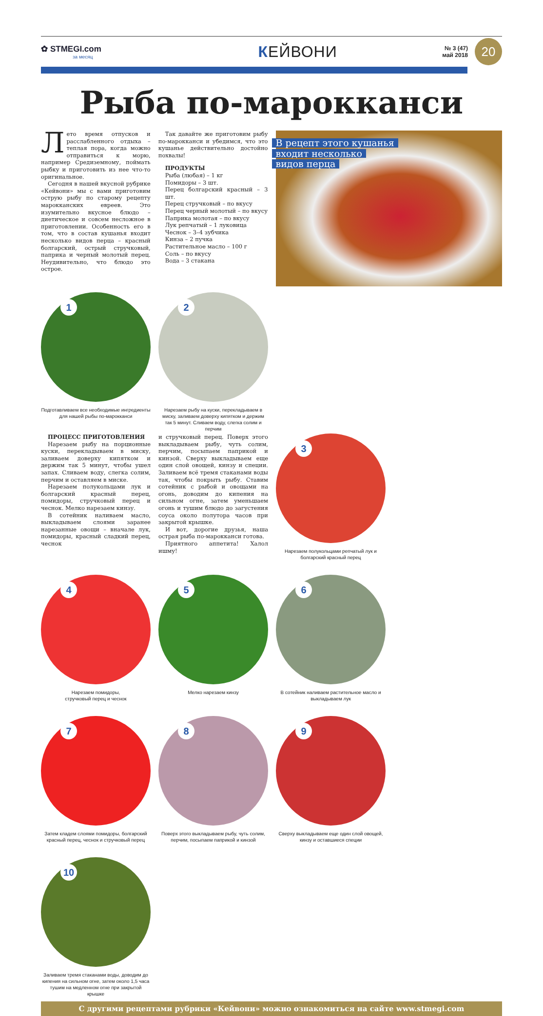✿ STMEGI.com
за месяц
КЕЙВОНИ
№ 3 (47)
май 2018
20
Рыба по-марокканси
Лето время отпусков и расслабленного отдыха – теплая пора, когда можно отправиться к морю, например Средиземному, поймать рыбку и приготовить из нее что-то оригинальное.
Сегодня в нашей вкусной рубрике «Кейвони» мы с вами приготовим острую рыбу по старому рецепту марокканских евреев. Это изумительно вкусное блюдо – диетическое и совсем несложное в приготовлении. Особенность его в том, что в состав кушанья входит несколько видов перца – красный болгарский, острый стручковый, паприка и черный молотый перец. Неудивительно, что блюдо это острое.
Так давайте же приготовим рыбу по-марокканси и убедимся, что это кушанье действительно достойно похвалы!
ПРОДУКТЫ
Рыба (любая) – 1 кг
Помидоры – 3 шт.
Перец болгарский красный – 3 шт.
Перец стручковый – по вкусу
Перец черный молотый – по вкусу
Паприка молотая – по вкусу
Лук репчатый – 1 луковица
Чеснок – 3–4 зубчика
Кинза – 2 пучка
Растительное масло – 100 г
Соль – по вкусу
Вода – 3 стакана
В рецепт этого кушанья
входит несколько
видов перца
1
Подготавливаем все необходимые ингредиенты для нашей рыбы по-марокканси
2
Нарезаем рыбу на куски, перекладываем в миску, заливаем доверху кипятком и держим так 5 минут. Сливаем воду, слегка солим и перчим
ПРОЦЕСС ПРИГОТОВЛЕНИЯ
Нарезаем рыбу на порционные куски, перекладываем в миску, заливаем доверху кипятком и держим так 5 минут, чтобы ушел запах. Сливаем воду, слегка солим, перчим и оставляем в миске.
Нарезаем полукольцами лук и болгарский красный перец, помидоры, стручковый перец и чеснок. Мелко нарезаем кинзу.
В сотейник наливаем масло, выкладываем слоями заранее нарезанные овощи – вначале лук, помидоры, красный сладкий перец, чеснок
и стручковый перец. Поверх этого выкладываем рыбу, чуть солим, перчим, посыпаем паприкой и кинзой. Сверху выкладываем еще один слой овощей, кинзу и специи. Заливаем всё тремя стаканами воды так, чтобы покрыть рыбу. Ставим сотейник с рыбой и овощами на огонь, доводим до кипения на сильном огне, затем уменьшаем огонь и тушим блюдо до загустения соуса около полутора часов при закрытой крышке.
И вот, дорогие друзья, наша острая рыба по-марокканси готова.
Приятного аппетита! Халол ишму!
3
Нарезаем полукольцами репчатый лук и болгарский красный перец
4
Нарезаем помидоры,
стручковый перец и чеснок
5
Мелко нарезаем кинзу
6
В сотейник наливаем растительное масло и выкладываем лук
7
Затем кладем слоями помидоры, болгарский красный перец, чеснок и стручковый перец
8
Поверх этого выкладываем рыбу, чуть солим, перчим, посыпаем паприкой и кинзой
9
Сверху выкладываем еще один слой овощей, кинзу и оставшиеся специи
10
Заливаем тремя стаканами воды, доводим до кипения на сильном огне, затем около 1,5 часа тушим на медленном огне при закрытой крышке
С другими рецептами рубрики «Кейвони» можно ознакомиться на сайте www.stmegi.com